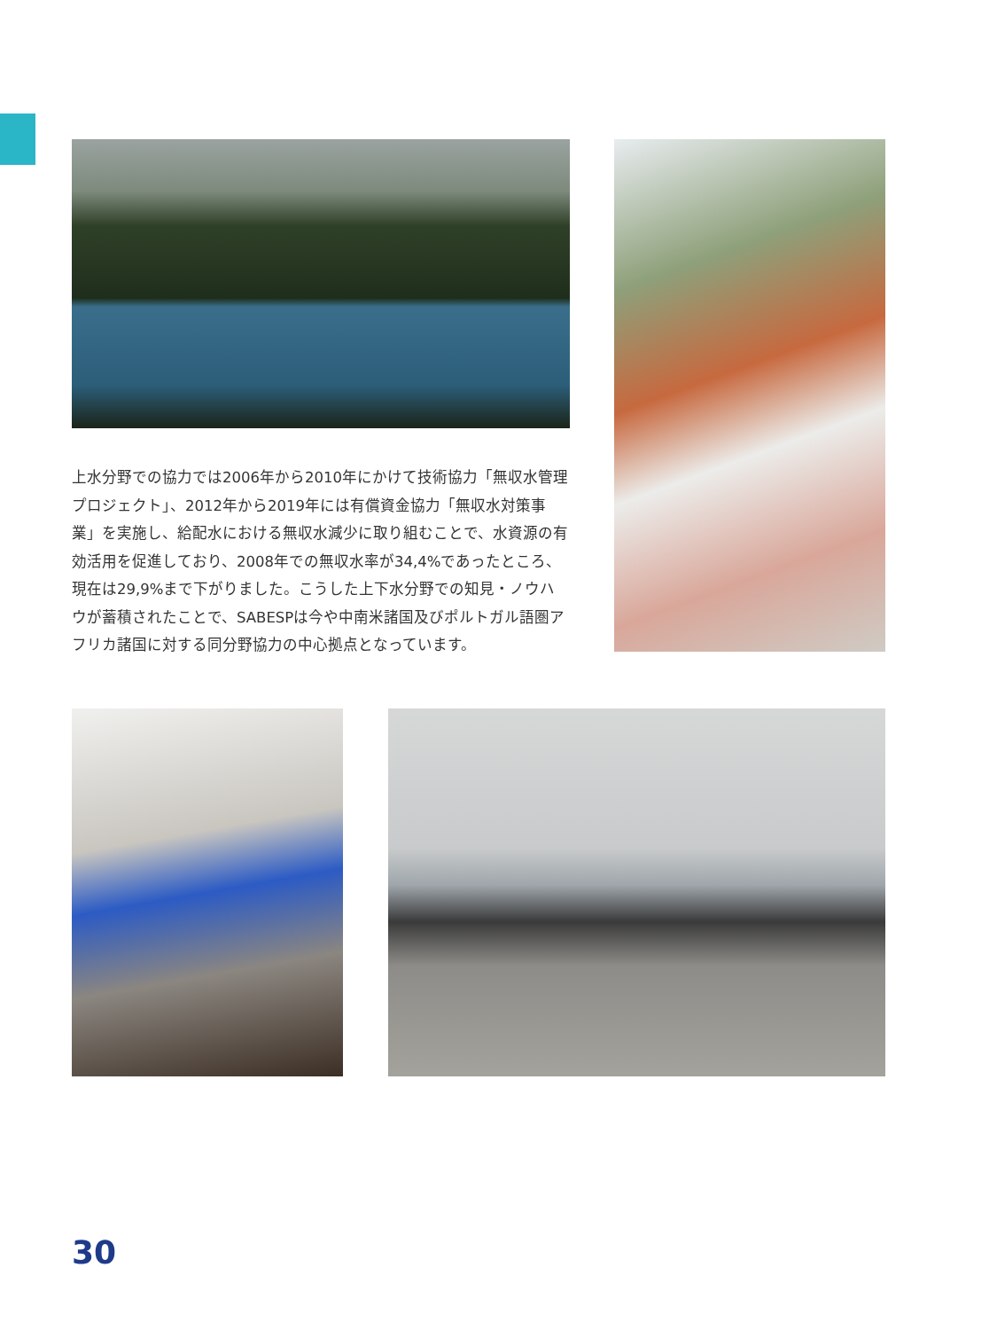上水分野での協力では2006年から2010年にかけて技術協力「無収水管理プロジェクト」、2012年から2019年には有償資金協力「無収水対策事業」を実施し、給配水における無収水減少に取り組むことで、水資源の有効活用を促進しており、2008年での無収水率が34,4%であったところ、現在は29,9%まで下がりました。こうした上下水分野での知見・ノウハウが蓄積されたことで、SABESPは今や中南米諸国及びポルトガル語圏アフリカ諸国に対する同分野協力の中心拠点となっています。
30